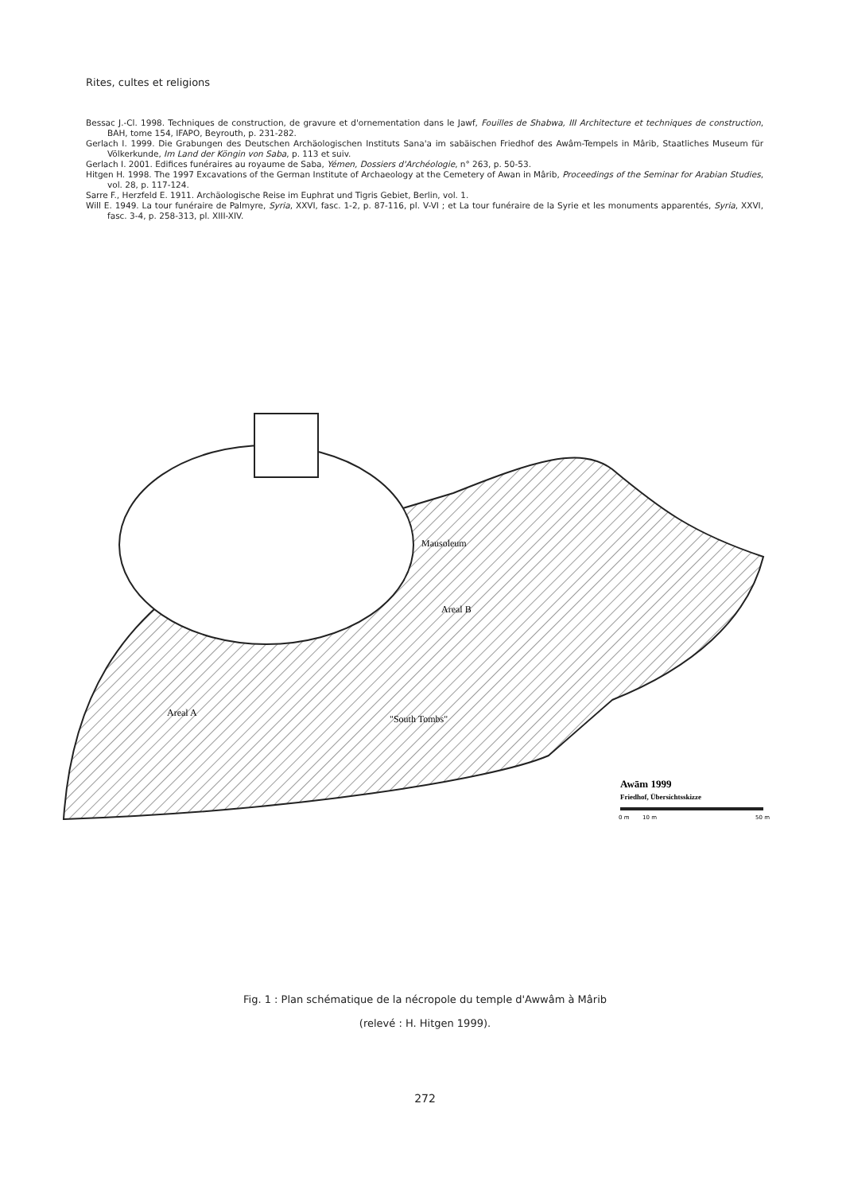Rites, cultes et religions
Bessac J.-Cl. 1998. Techniques de construction, de gravure et d'ornementation dans le Jawf, Fouilles de Shabwa, III Architecture et techniques de construction, BAH, tome 154, IFAPO, Beyrouth, p. 231-282.
Gerlach I. 1999. Die Grabungen des Deutschen Archäologischen Instituts Sana'a im sabäischen Friedhof des Awâm-Tempels in Mârib, Staatliches Museum für Völkerkunde, Im Land der Köngin von Saba, p. 113 et suiv.
Gerlach I. 2001. Edifices funéraires au royaume de Saba, Yémen, Dossiers d'Archéologie, n° 263, p. 50-53.
Hitgen H. 1998. The 1997 Excavations of the German Institute of Archaeology at the Cemetery of Awan in Mârib, Proceedings of the Seminar for Arabian Studies, vol. 28, p. 117-124.
Sarre F., Herzfeld E. 1911. Archäologische Reise im Euphrat und Tigris Gebiet, Berlin, vol. 1.
Will E. 1949. La tour funéraire de Palmyre, Syria, XXVI, fasc. 1-2, p. 87-116, pl. V-VI ; et La tour funéraire de la Syrie et les monuments apparentés, Syria, XXVI, fasc. 3-4, p. 258-313, pl. XIII-XIV.
Mausoleum
Areal B
Areal A
"South Tombs"
Awām 1999
Friedhof, Übersichtsskizze
0 m
10 m
50 m
Fig. 1 : Plan schématique de la nécropole du temple d'Awwâm à Mârib
(relevé : H. Hitgen 1999).
272